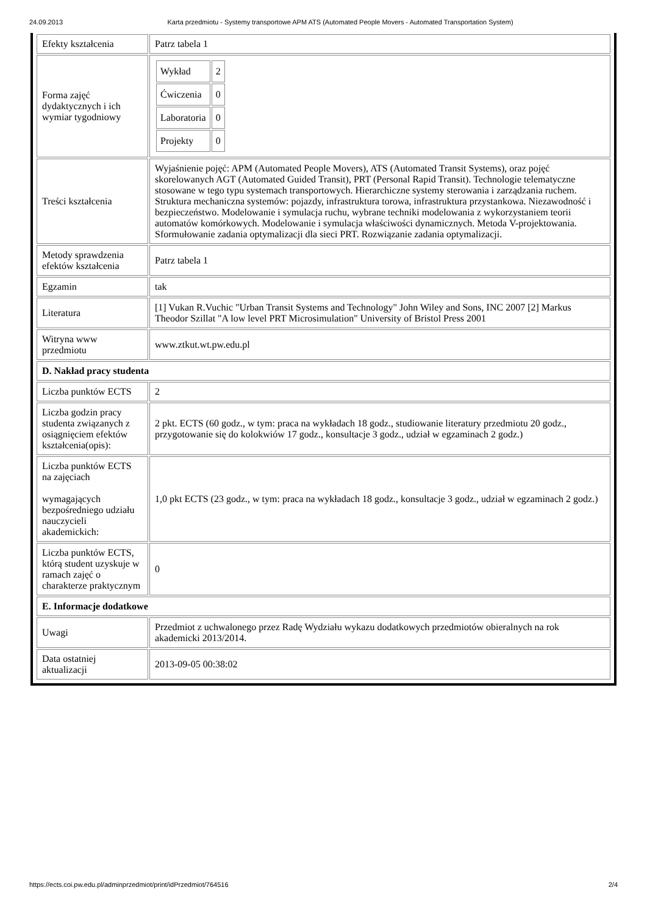24.09.2013 Karta przedmiotu - Systemy transportowe APM ATS (Automated People Movers - Automated Transportation System)
| Efekty kształcenia | Patrz tabela 1 |
| Forma zajęć dydaktycznych i ich wymiar tygodniowy | / Wykład / 2 / / Ćwiczenia / 0 / / Laboratoria / 0 / / Projekty / 0 / |
| Treści kształcenia | Wyjaśnienie pojęć: APM (Automated People Movers), ATS (Automated Transit Systems), oraz pojęć skorelowanych AGT (Automated Guided Transit), PRT (Personal Rapid Transit). Technologie telematyczne stosowane w tego typu systemach transportowych. Hierarchiczne systemy sterowania i zarządzania ruchem. Struktura mechaniczna systemów: pojazdy, infrastruktura torowa, infrastruktura przystankowa. Niezawodność i bezpieczeństwo. Modelowanie i symulacja ruchu, wybrane techniki modelowania z wykorzystaniem teorii automatów komórkowych. Modelowanie i symulacja właściwości dynamicznych. Metoda V-projektowania. Sformułowanie zadania optymalizacji dla sieci PRT. Rozwiązanie zadania optymalizacji. |
| Metody sprawdzenia efektów kształcenia | Patrz tabela 1 |
| Egzamin | tak |
| Literatura | [1] Vukan R.Vuchic "Urban Transit Systems and Technology" John Wiley and Sons, INC 2007 [2] Markus Theodor Szillat "A low level PRT Microsimulation" University of Bristol Press 2001 |
| Witryna www przedmiotu | www.ztkut.wt.pw.edu.pl |
| D. Nakład pracy studenta | |
| Liczba punktów ECTS | 2 |
| Liczba godzin pracy studenta związanych z osiągnięciem efektów kształcenia(opis): | 2 pkt. ECTS (60 godz., w tym: praca na wykładach 18 godz., studiowanie literatury przedmiotu 20 godz., przygotowanie się do kolokwiów 17 godz., konsultacje 3 godz., udział w egzaminach 2 godz.) |
| Liczba punktów ECTS na zajęciach wymagających bezpośredniego udziału nauczycieli akademickich: | 1,0 pkt ECTS (23 godz., w tym: praca na wykładach 18 godz., konsultacje 3 godz., udział w egzaminach 2 godz.) |
| Liczba punktów ECTS, którą student uzyskuje w ramach zajęć o charakterze praktycznym | 0 |
| E. Informacje dodatkowe | |
| Uwagi | Przedmiot z uchwalonego przez Radę Wydziału wykazu dodatkowych przedmiotów obieralnych na rok akademicki 2013/2014. |
| Data ostatniej aktualizacji | 2013-09-05 00:38:02 |
https://ects.coi.pw.edu.pl/adminprzedmiot/print/idPrzedmiot/764516 2/4